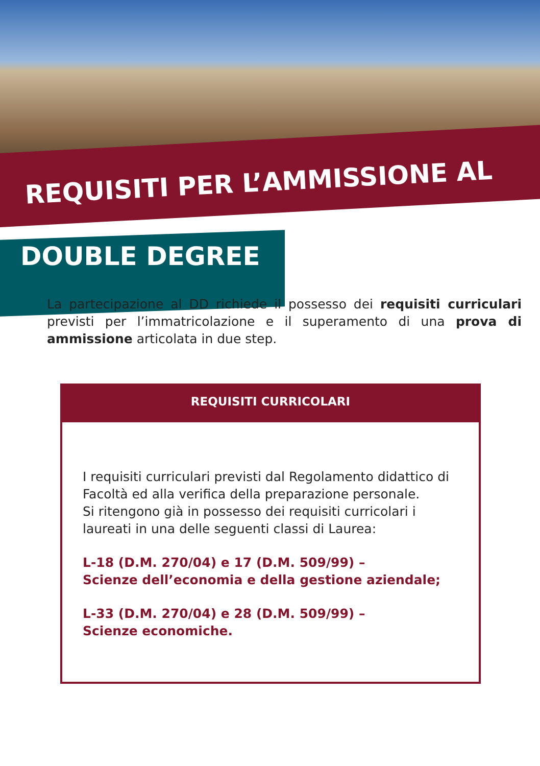REQUISITI PER L’AMMISSIONE AL
DOUBLE DEGREE
La partecipazione al DD richiede il possesso dei requisiti curriculari previsti per l’immatricolazione e il superamento di una prova di ammissione articolata in due step.
REQUISITI CURRICOLARI
I requisiti curriculari previsti dal Regolamento didattico di Facoltà ed alla verifica della preparazione personale.
Si ritengono già in possesso dei requisiti curricolari i laureati in una delle seguenti classi di Laurea:
L-18 (D.M. 270/04) e 17 (D.M. 509/99) –
Scienze dell’economia e della gestione aziendale;
L-33 (D.M. 270/04) e 28 (D.M. 509/99) –
Scienze economiche.